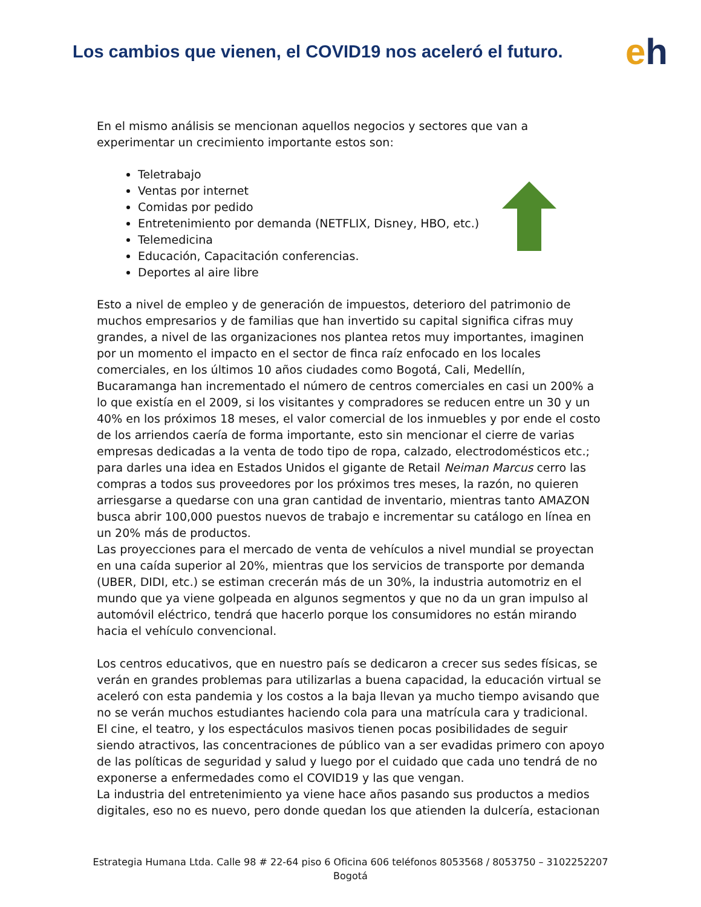Los cambios que vienen, el COVID19 nos aceleró el futuro.
eh
En el mismo análisis se mencionan aquellos negocios y sectores que van a experimentar un crecimiento importante estos son:
Teletrabajo
Ventas por internet
Comidas por pedido
Entretenimiento por demanda (NETFLIX, Disney, HBO, etc.)
Telemedicina
Educación, Capacitación conferencias.
Deportes al aire libre
Esto a nivel de empleo y de generación de impuestos, deterioro del patrimonio de muchos empresarios y de familias que han invertido su capital significa cifras muy grandes, a nivel de las organizaciones nos plantea retos muy importantes, imaginen por un momento el impacto en el sector de finca raíz enfocado en los locales comerciales, en los últimos 10 años ciudades como Bogotá, Cali, Medellín, Bucaramanga han incrementado el número de centros comerciales en casi un 200% a lo que existía en el 2009, si los visitantes y compradores se reducen entre un 30 y un 40% en los próximos 18 meses, el valor comercial de los inmuebles y por ende el costo de los arriendos caería de forma importante, esto sin mencionar el cierre de varias empresas dedicadas a la venta de todo tipo de ropa, calzado, electrodomésticos etc.; para darles una idea en Estados Unidos el gigante de Retail Neiman Marcus cerro las compras a todos sus proveedores por los próximos tres meses, la razón, no quieren arriesgarse a quedarse con una gran cantidad de inventario, mientras tanto AMAZON busca abrir 100,000 puestos nuevos de trabajo e incrementar su catálogo en línea en un 20% más de productos.
Las proyecciones para el mercado de venta de vehículos a nivel mundial se proyectan en una caída superior al 20%, mientras que los servicios de transporte por demanda (UBER, DIDI, etc.) se estiman crecerán más de un 30%, la industria automotriz en el mundo que ya viene golpeada en algunos segmentos y que no da un gran impulso al automóvil eléctrico, tendrá que hacerlo porque los consumidores no están mirando hacia el vehículo convencional.
Los centros educativos, que en nuestro país se dedicaron a crecer sus sedes físicas, se verán en grandes problemas para utilizarlas a buena capacidad, la educación virtual se aceleró con esta pandemia y los costos a la baja llevan ya mucho tiempo avisando que no se verán muchos estudiantes haciendo cola para una matrícula cara y tradicional.
El cine, el teatro, y los espectáculos masivos tienen pocas posibilidades de seguir siendo atractivos, las concentraciones de público van a ser evadidas primero con apoyo de las políticas de seguridad y salud y luego por el cuidado que cada uno tendrá de no exponerse a enfermedades como el COVID19 y las que vengan.
La industria del entretenimiento ya viene hace años pasando sus productos a medios digitales, eso no es nuevo, pero donde quedan los que atienden la dulcería, estacionan
Estrategia Humana Ltda. Calle 98 # 22-64 piso 6 Oficina 606 teléfonos 8053568 / 8053750 – 3102252207
Bogotá